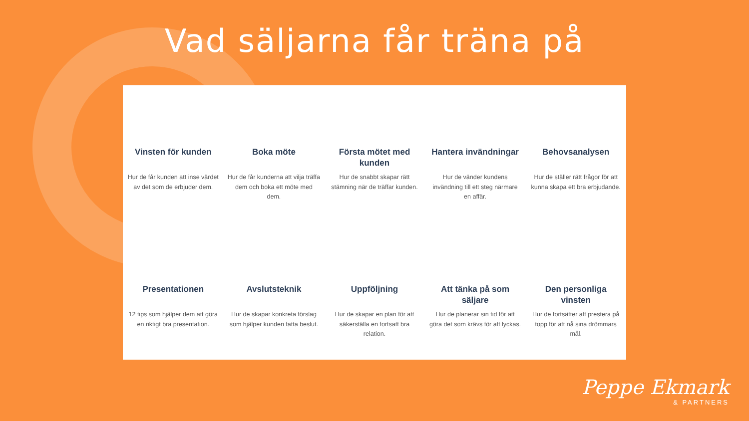Vad säljarna får träna på
Vinsten för kunden
Hur de får kunden att inse värdet av det som de erbjuder dem.
Boka möte
Hur de får kunderna att vilja träffa dem och boka ett möte med dem.
Första mötet med kunden
Hur de snabbt skapar rätt stämning när de träffar kunden.
Hantera invändningar
Hur de vänder kundens invändning till ett steg närmare en affär.
Behovsanalysen
Hur de ställer rätt frågor för att kunna skapa ett bra erbjudande.
Presentationen
12 tips som hjälper dem att göra en riktigt bra presentation.
Avslutsteknik
Hur de skapar konkreta förslag som hjälper kunden fatta beslut.
Uppföljning
Hur de skapar en plan för att säkerställa en fortsatt bra relation.
Att tänka på som säljare
Hur de planerar sin tid för att göra det som krävs för att lyckas.
Den personliga vinsten
Hur de fortsätter att prestera på topp för att nå sina drömmars mål.
Peppe Ekmark
& PARTNERS